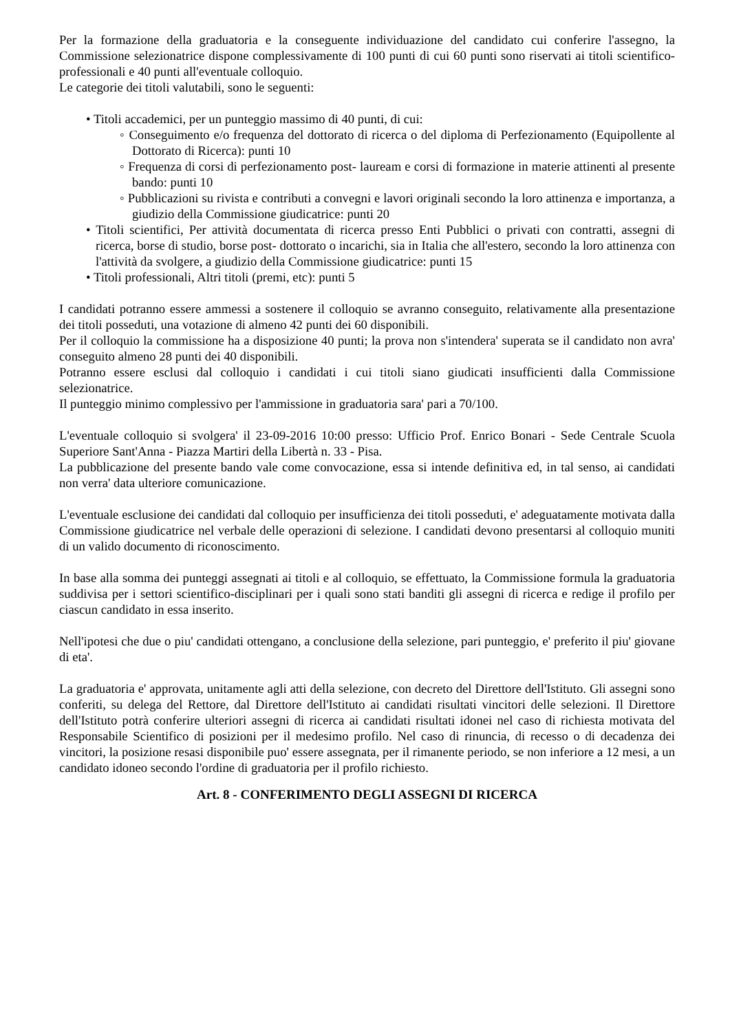Per la formazione della graduatoria e la conseguente individuazione del candidato cui conferire l'assegno, la Commissione selezionatrice dispone complessivamente di 100 punti di cui 60 punti sono riservati ai titoli scientifico-professionali e 40 punti all'eventuale colloquio.
Le categorie dei titoli valutabili, sono le seguenti:
• Titoli accademici, per un punteggio massimo di 40 punti, di cui:
◦ Conseguimento e/o frequenza del dottorato di ricerca o del diploma di Perfezionamento (Equipollente al Dottorato di Ricerca): punti 10
◦ Frequenza di corsi di perfezionamento post- lauream e corsi di formazione in materie attinenti al presente bando: punti 10
◦ Pubblicazioni su rivista e contributi a convegni e lavori originali secondo la loro attinenza e importanza, a giudizio della Commissione giudicatrice: punti 20
• Titoli scientifici, Per attività documentata di ricerca presso Enti Pubblici o privati con contratti, assegni di ricerca, borse di studio, borse post- dottorato o incarichi, sia in Italia che all'estero, secondo la loro attinenza con l'attività da svolgere, a giudizio della Commissione giudicatrice: punti 15
• Titoli professionali, Altri titoli (premi, etc): punti 5
I candidati potranno essere ammessi a sostenere il colloquio se avranno conseguito, relativamente alla presentazione dei titoli posseduti, una votazione di almeno 42 punti dei 60 disponibili.
Per il colloquio la commissione ha a disposizione 40 punti; la prova non s'intendera' superata se il candidato non avra' conseguito almeno 28 punti dei 40 disponibili.
Potranno essere esclusi dal colloquio i candidati i cui titoli siano giudicati insufficienti dalla Commissione selezionatrice.
Il punteggio minimo complessivo per l'ammissione in graduatoria sara' pari a 70/100.
L'eventuale colloquio si svolgera' il 23-09-2016 10:00 presso: Ufficio Prof. Enrico Bonari - Sede Centrale Scuola Superiore Sant'Anna - Piazza Martiri della Libertà n. 33 - Pisa.
La pubblicazione del presente bando vale come convocazione, essa si intende definitiva ed, in tal senso, ai candidati non verra' data ulteriore comunicazione.
L'eventuale esclusione dei candidati dal colloquio per insufficienza dei titoli posseduti, e' adeguatamente motivata dalla Commissione giudicatrice nel verbale delle operazioni di selezione. I candidati devono presentarsi al colloquio muniti di un valido documento di riconoscimento.
In base alla somma dei punteggi assegnati ai titoli e al colloquio, se effettuato, la Commissione formula la graduatoria suddivisa per i settori scientifico-disciplinari per i quali sono stati banditi gli assegni di ricerca e redige il profilo per ciascun candidato in essa inserito.
Nell'ipotesi che due o piu' candidati ottengano, a conclusione della selezione, pari punteggio, e' preferito il piu' giovane di eta'.
La graduatoria e' approvata, unitamente agli atti della selezione, con decreto del Direttore dell'Istituto. Gli assegni sono conferiti, su delega del Rettore, dal Direttore dell'Istituto ai candidati risultati vincitori delle selezioni. Il Direttore dell'Istituto potrà conferire ulteriori assegni di ricerca ai candidati risultati idonei nel caso di richiesta motivata del Responsabile Scientifico di posizioni per il medesimo profilo. Nel caso di rinuncia, di recesso o di decadenza dei vincitori, la posizione resasi disponibile puo' essere assegnata, per il rimanente periodo, se non inferiore a 12 mesi, a un candidato idoneo secondo l'ordine di graduatoria per il profilo richiesto.
Art. 8 - CONFERIMENTO DEGLI ASSEGNI DI RICERCA